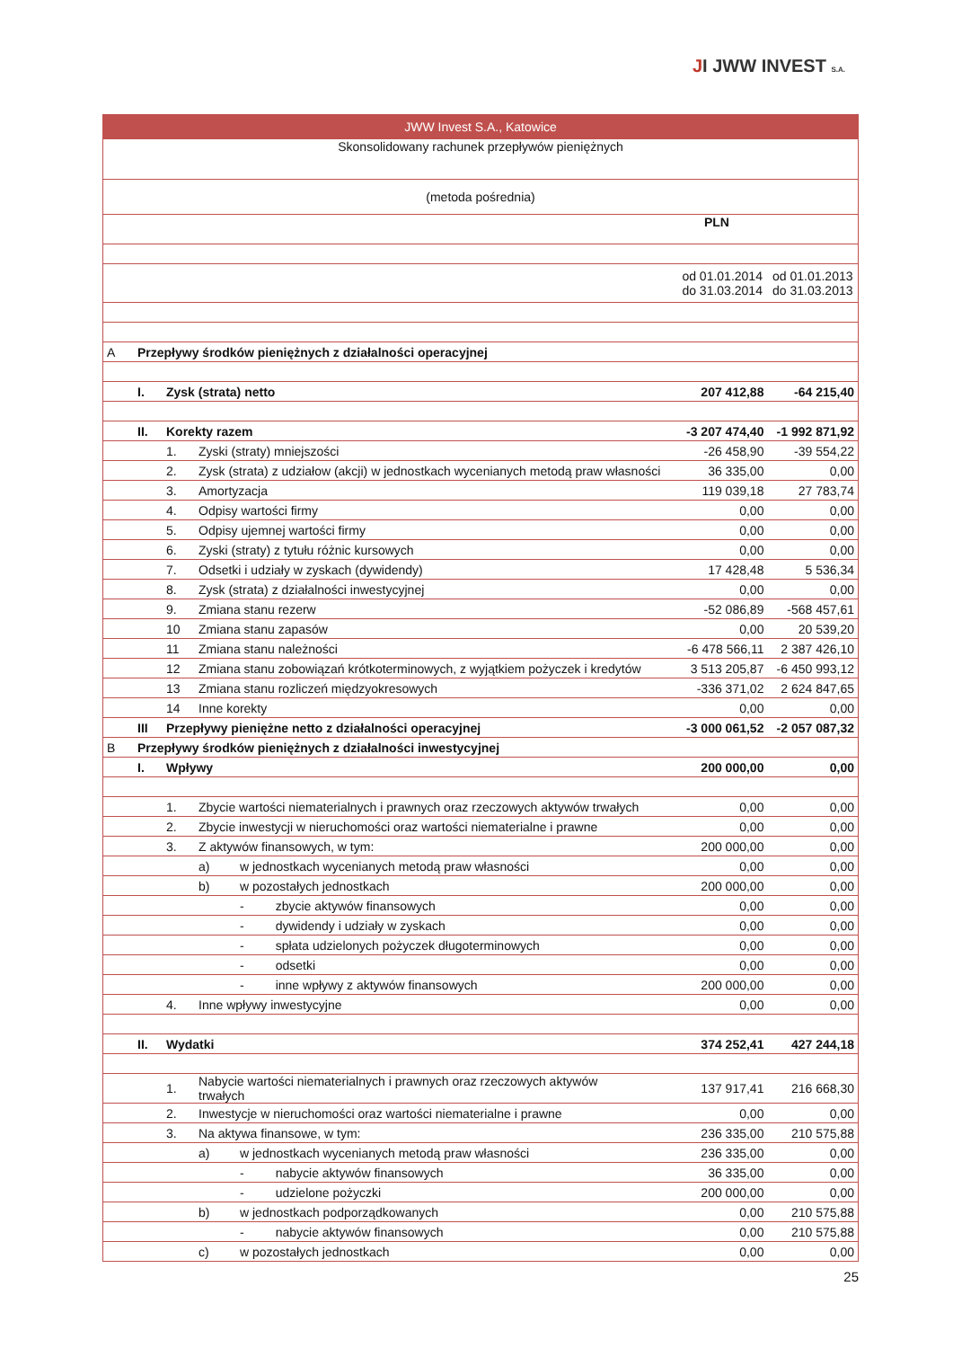JI JWW INVEST S.A.
| JWW Invest S.A., Katowice | | | | | | |
| Skonsolidowany rachunek przepływów pieniężnych | | | | | | |
| (metoda pośrednia) | | | | | | |
| | | | | | PLN | |
| | | | | | od 01.01.2014 do 31.03.2014 | od 01.01.2013 do 31.03.2013 |
| A | Przepływy środków pieniężnych z działalności operacyjnej | | | | | |
| | I. | Zysk (strata) netto | | | 207 412,88 | -64 215,40 |
| | II. | Korekty razem | | | -3 207 474,40 | -1 992 871,92 |
| | | 1. | Zyski (straty) mniejszości | | -26 458,90 | -39 554,22 |
| | | 2. | Zysk (strata) z udziałow (akcji) w jednostkach wycenianych metodą praw własności | | 36 335,00 | 0,00 |
| | | 3. | Amortyzacja | | 119 039,18 | 27 783,74 |
| | | 4. | Odpisy wartości firmy | | 0,00 | 0,00 |
| | | 5. | Odpisy ujemnej wartości firmy | | 0,00 | 0,00 |
| | | 6. | Zyski (straty) z tytułu różnic kursowych | | 0,00 | 0,00 |
| | | 7. | Odsetki i udziały w zyskach (dywidendy) | | 17 428,48 | 5 536,34 |
| | | 8. | Zysk (strata) z działalności inwestycyjnej | | 0,00 | 0,00 |
| | | 9. | Zmiana stanu rezerw | | -52 086,89 | -568 457,61 |
| | | 10 | Zmiana stanu zapasów | | 0,00 | 20 539,20 |
| | | 11 | Zmiana stanu należności | | -6 478 566,11 | 2 387 426,10 |
| | | 12 | Zmiana stanu zobowiązań krótkoterminowych, z wyjątkiem pożyczek i kredytów | | 3 513 205,87 | -6 450 993,12 |
| | | 13 | Zmiana stanu rozliczeń międzyokresowych | | -336 371,02 | 2 624 847,65 |
| | | 14 | Inne korekty | | 0,00 | 0,00 |
| | III | Przepływy pieniężne netto z działalności operacyjnej | | | -3 000 061,52 | -2 057 087,32 |
| B | Przepływy środków pieniężnych z działalności inwestycyjnej | | | | | |
| | I. | Wpływy | | | 200 000,00 | 0,00 |
| | | 1. | Zbycie wartości niematerialnych i prawnych oraz rzeczowych aktywów trwałych | | 0,00 | 0,00 |
| | | 2. | Zbycie inwestycji w nieruchomości oraz wartości niematerialne i prawne | | 0,00 | 0,00 |
| | | 3. | Z aktywów finansowych, w tym: | | 200 000,00 | 0,00 |
| | | | a) | w jednostkach wycenianych metodą praw własności | 0,00 | 0,00 |
| | | | b) | w pozostałych jednostkach | 200 000,00 | 0,00 |
| | | | | - zbycie aktywów finansowych | 0,00 | 0,00 |
| | | | | - dywidendy i udziały w zyskach | 0,00 | 0,00 |
| | | | | - spłata udzielonych pożyczek długoterminowych | 0,00 | 0,00 |
| | | | | - odsetki | 0,00 | 0,00 |
| | | | | - inne wpływy z aktywów finansowych | 200 000,00 | 0,00 |
| | | 4. | Inne wpływy inwestycyjne | | 0,00 | 0,00 |
| | II. | Wydatki | | | 374 252,41 | 427 244,18 |
| | | 1. | Nabycie wartości niematerialnych i prawnych oraz rzeczowych aktywów trwałych | | 137 917,41 | 216 668,30 |
| | | 2. | Inwestycje w nieruchomości oraz wartości niematerialne i prawne | | 0,00 | 0,00 |
| | | 3. | Na aktywa finansowe, w tym: | | 236 335,00 | 210 575,88 |
| | | | a) | w jednostkach wycenianych metodą praw własności | 236 335,00 | 0,00 |
| | | | | - nabycie aktywów finansowych | 36 335,00 | 0,00 |
| | | | | - udzielone pożyczki | 200 000,00 | 0,00 |
| | | | b) | w jednostkach podporządkowanych | 0,00 | 210 575,88 |
| | | | | - nabycie aktywów finansowych | 0,00 | 210 575,88 |
| | | | c) | w pozostałych jednostkach | 0,00 | 0,00 |
25